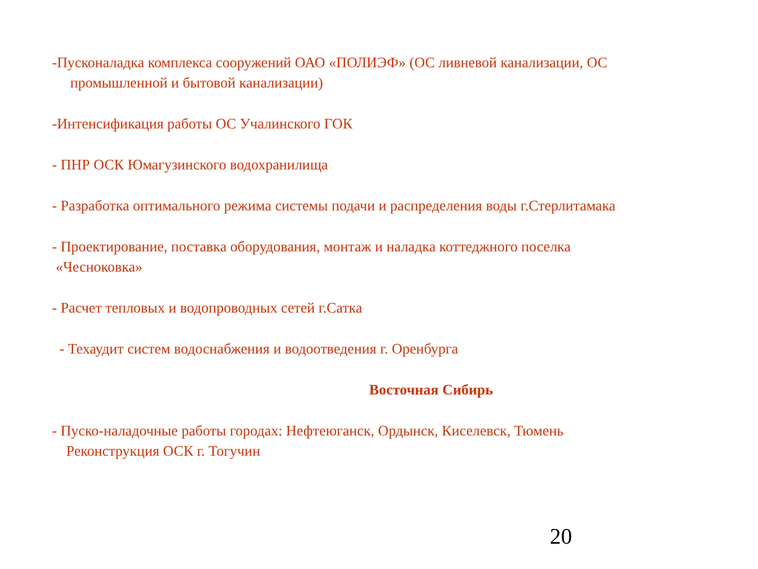-Пусконаладка комплекса сооружений ОАО «ПОЛИЭФ» (ОС ливневой канализации, ОС
промышленной и бытовой канализации)
-Интенсификация работы ОС Учалинского ГОК
- ПНР ОСК Юмагузинского водохранилища
- Разработка оптимального режима системы подачи и распределения воды г.Стерлитамака
- Проектирование, поставка оборудования, монтаж и наладка коттеджного поселка
«Чесноковка»
- Расчет тепловых и водопроводных сетей г.Сатка
- Техаудит систем водоснабжения и водоотведения г. Оренбурга
Восточная Сибирь
- Пуско-наладочные работы городах: Нефтеюганск, Ордынск, Киселевск, Тюмень
Реконструкция ОСК г. Тогучин
20